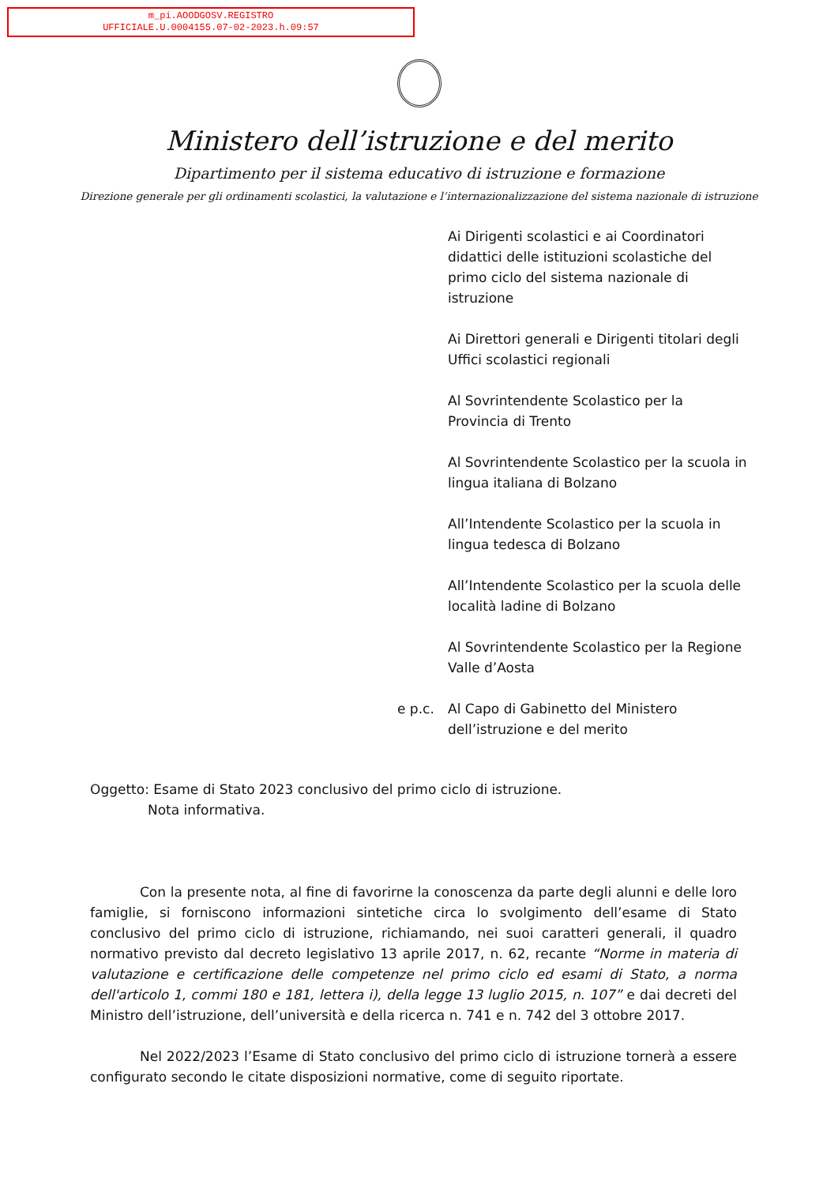m_pi.AOODGOSV.REGISTRO
UFFICIALE.U.0004155.07-02-2023.h.09:57
Ministero dell’istruzione e del merito
Dipartimento per il sistema educativo di istruzione e formazione
Direzione generale per gli ordinamenti scolastici, la valutazione e l’internazionalizzazione del sistema nazionale di istruzione
Ai Dirigenti scolastici e ai Coordinatori didattici delle istituzioni scolastiche del primo ciclo del sistema nazionale di istruzione
Ai Direttori generali e Dirigenti titolari degli Uffici scolastici regionali
Al Sovrintendente Scolastico per la Provincia di Trento
Al Sovrintendente Scolastico per la scuola in lingua italiana di Bolzano
All’Intendente Scolastico per la scuola in lingua tedesca di Bolzano
All’Intendente Scolastico per la scuola delle località ladine di Bolzano
Al Sovrintendente Scolastico per la Regione Valle d’Aosta
e p.c. Al Capo di Gabinetto del Ministero dell’istruzione e del merito
Oggetto: Esame di Stato 2023 conclusivo del primo ciclo di istruzione.
Nota informativa.
Con la presente nota, al fine di favorirne la conoscenza da parte degli alunni e delle loro famiglie, si forniscono informazioni sintetiche circa lo svolgimento dell’esame di Stato conclusivo del primo ciclo di istruzione, richiamando, nei suoi caratteri generali, il quadro normativo previsto dal decreto legislativo 13 aprile 2017, n. 62, recante “Norme in materia di valutazione e certificazione delle competenze nel primo ciclo ed esami di Stato, a norma dell'articolo 1, commi 180 e 181, lettera i), della legge 13 luglio 2015, n. 107” e dai decreti del Ministro dell’istruzione, dell’università e della ricerca n. 741 e n. 742 del 3 ottobre 2017.
Nel 2022/2023 l’Esame di Stato conclusivo del primo ciclo di istruzione tornerà a essere configurato secondo le citate disposizioni normative, come di seguito riportate.